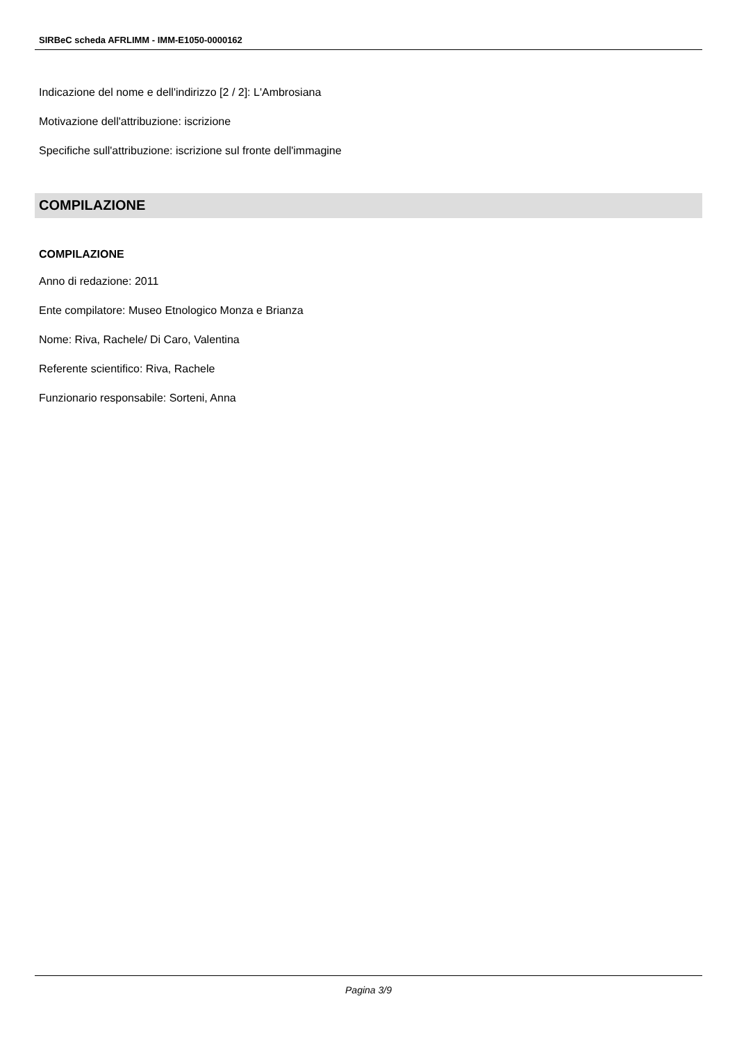SIRBeC scheda AFRLIMM - IMM-E1050-0000162
Indicazione del nome e dell'indirizzo [2 / 2]: L'Ambrosiana
Motivazione dell'attribuzione: iscrizione
Specifiche sull'attribuzione: iscrizione sul fronte dell'immagine
COMPILAZIONE
COMPILAZIONE
Anno di redazione: 2011
Ente compilatore: Museo Etnologico Monza e Brianza
Nome: Riva, Rachele/ Di Caro, Valentina
Referente scientifico: Riva, Rachele
Funzionario responsabile: Sorteni, Anna
Pagina 3/9